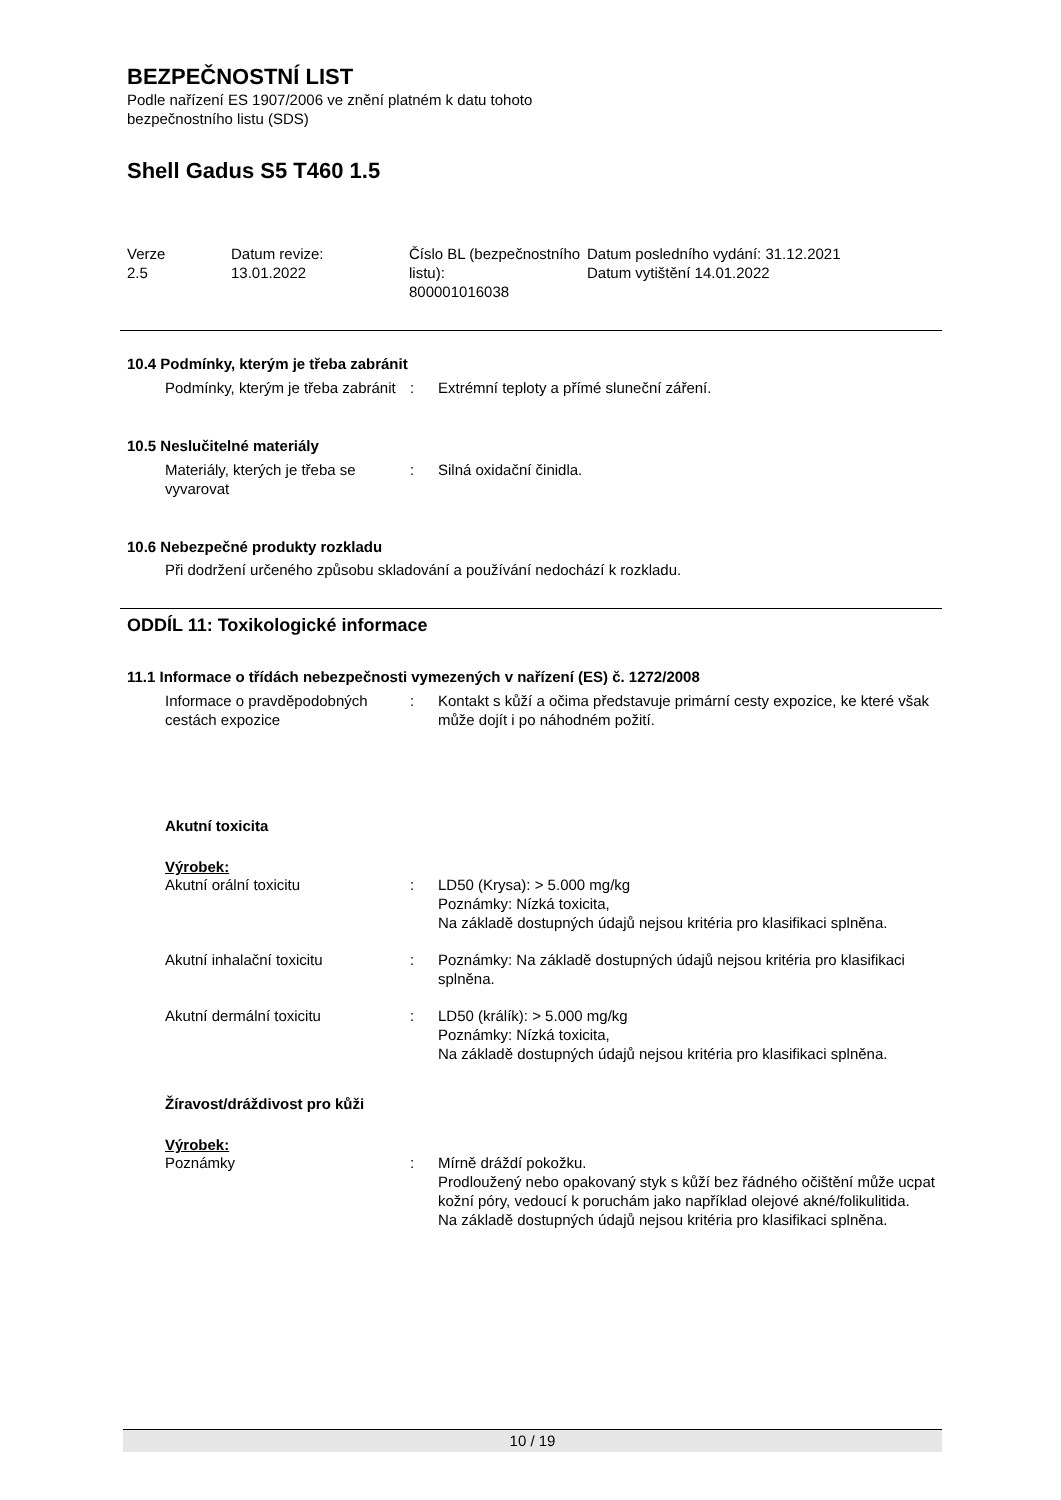BEZPEČNOSTNÍ LIST
Podle nařízení ES 1907/2006 ve znění platném k datu tohoto
bezpečnostního listu (SDS)
Shell Gadus S5 T460 1.5
| Verze 2.5 | Datum revize: 13.01.2022 | Číslo BL (bezpečnostního listu): 800001016038 | Datum posledního vydání: 31.12.2021 Datum vytištění 14.01.2022 |
10.4 Podmínky, kterým je třeba zabránit
| Podmínky, kterým je třeba zabránit | : | Extrémní teploty a přímé sluneční záření. |
10.5 Neslučitelné materiály
| Materiály, kterých je třeba se vyvarovat | : | Silná oxidační činidla. |
10.6 Nebezpečné produkty rozkladu
Při dodržení určeného způsobu skladování a používání nedochází k rozkladu.
ODDÍL 11: Toxikologické informace
11.1 Informace o třídách nebezpečnosti vymezených v nařízení (ES) č. 1272/2008
| Informace o pravděpodobných cestách expozice | : | Kontakt s kůží a očima představuje primární cesty expozice, ke které však může dojít i po náhodném požití. |
Akutní toxicita
Výrobek:
| Akutní orální toxicitu | : | LD50 (Krysa): > 5.000 mg/kg Poznámky: Nízká toxicita, Na základě dostupných údajů nejsou kritéria pro klasifikaci splněna. |
| Akutní inhalační toxicitu | : | Poznámky: Na základě dostupných údajů nejsou kritéria pro klasifikaci splněna. |
| Akutní dermální toxicitu | : | LD50 (králík): > 5.000 mg/kg Poznámky: Nízká toxicita, Na základě dostupných údajů nejsou kritéria pro klasifikaci splněna. |
Žíravost/dráždivost pro kůži
Výrobek:
| Poznámky | : | Mírně dráždí pokožku. Prodloužený nebo opakovaný styk s kůží bez řádného očištění může ucpat kožní póry, vedoucí k poruchám jako například olejové akné/folikulitida. Na základě dostupných údajů nejsou kritéria pro klasifikaci splněna. |
10 / 19